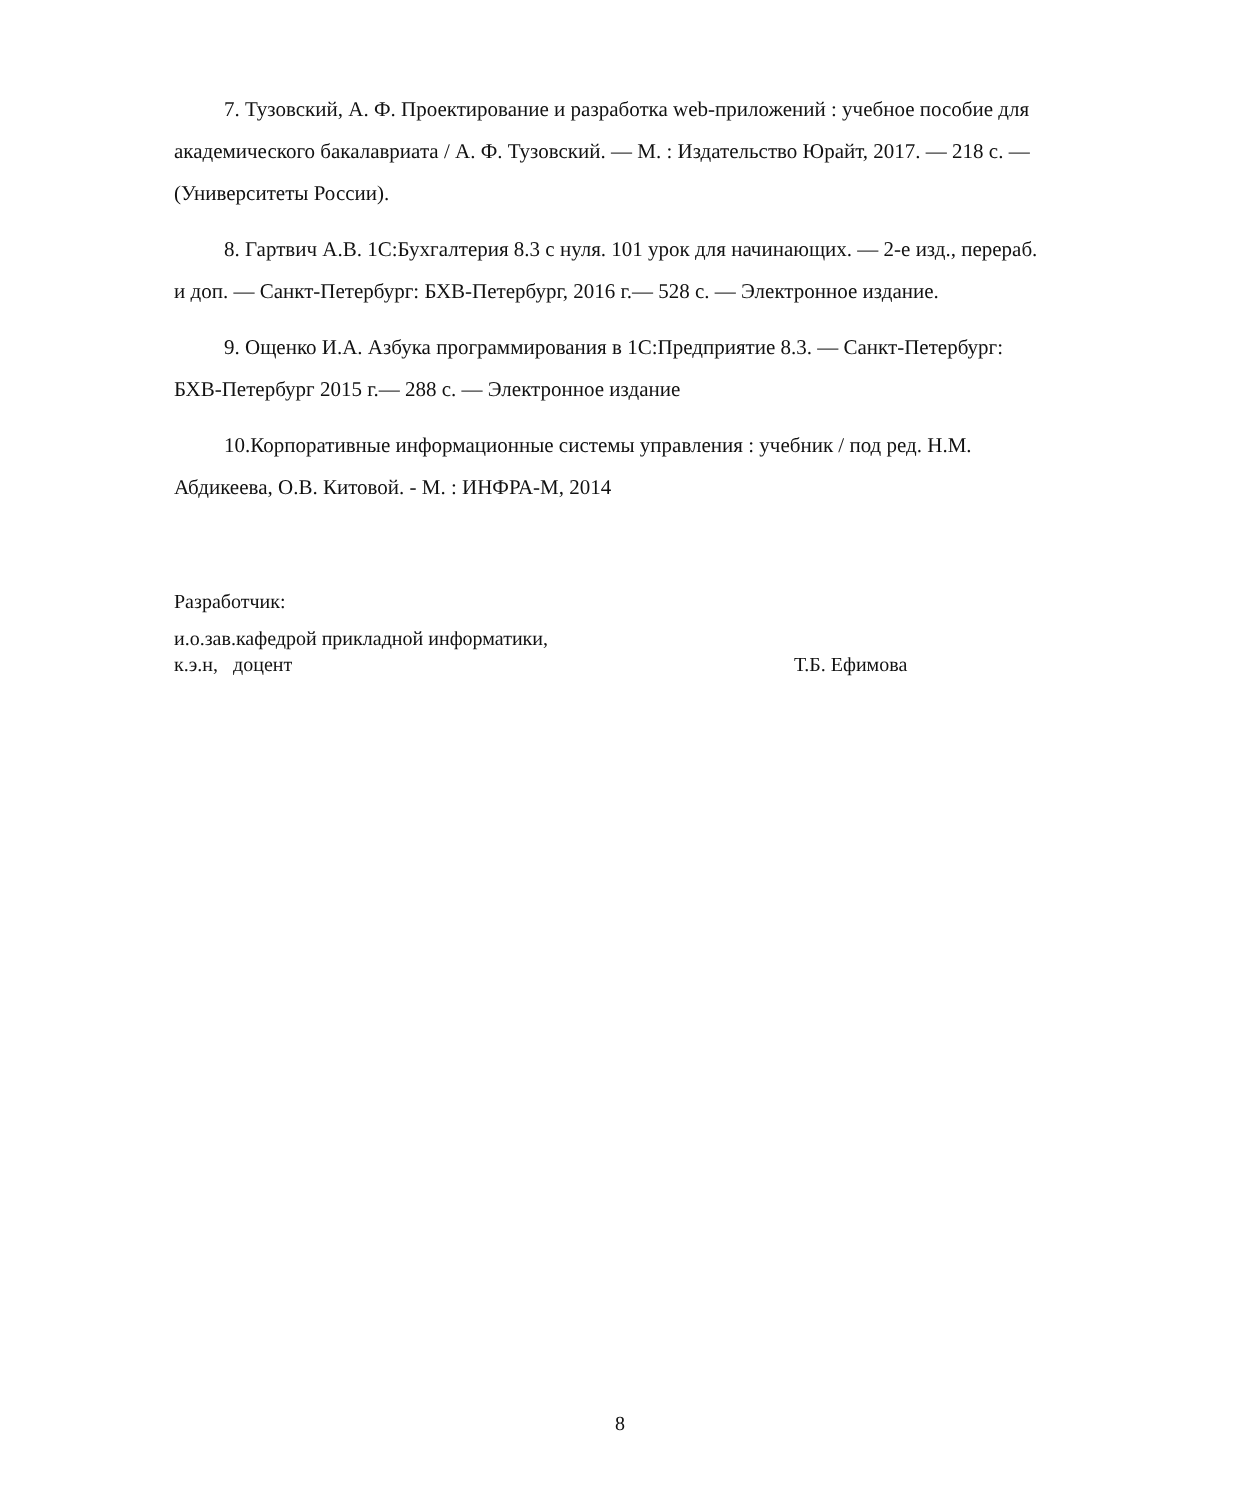7. Тузовский, А. Ф. Проектирование и разработка web-приложений : учебное пособие для академического бакалавриата / А. Ф. Тузовский. — М. : Издательство Юрайт, 2017. — 218 с. — (Университеты России).
8. Гартвич А.В. 1С:Бухгалтерия 8.3 с нуля. 101 урок для начинающих. — 2-е изд., перераб. и доп. — Санкт-Петербург: БХВ-Петербург, 2016 г.— 528 с. — Электронное издание.
9. Ощенко И.А. Азбука программирования в 1С:Предприятие 8.3. — Санкт-Петербург: БХВ-Петербург 2015 г.— 288 с. — Электронное издание
10.Корпоративные информационные системы управления : учебник / под ред. Н.М. Абдикеева, О.В. Китовой. - М. : ИНФРА-М, 2014
Разработчик:
и.о.зав.кафедрой прикладной информатики,
к.э.н, доцент
Т.Б. Ефимова
8